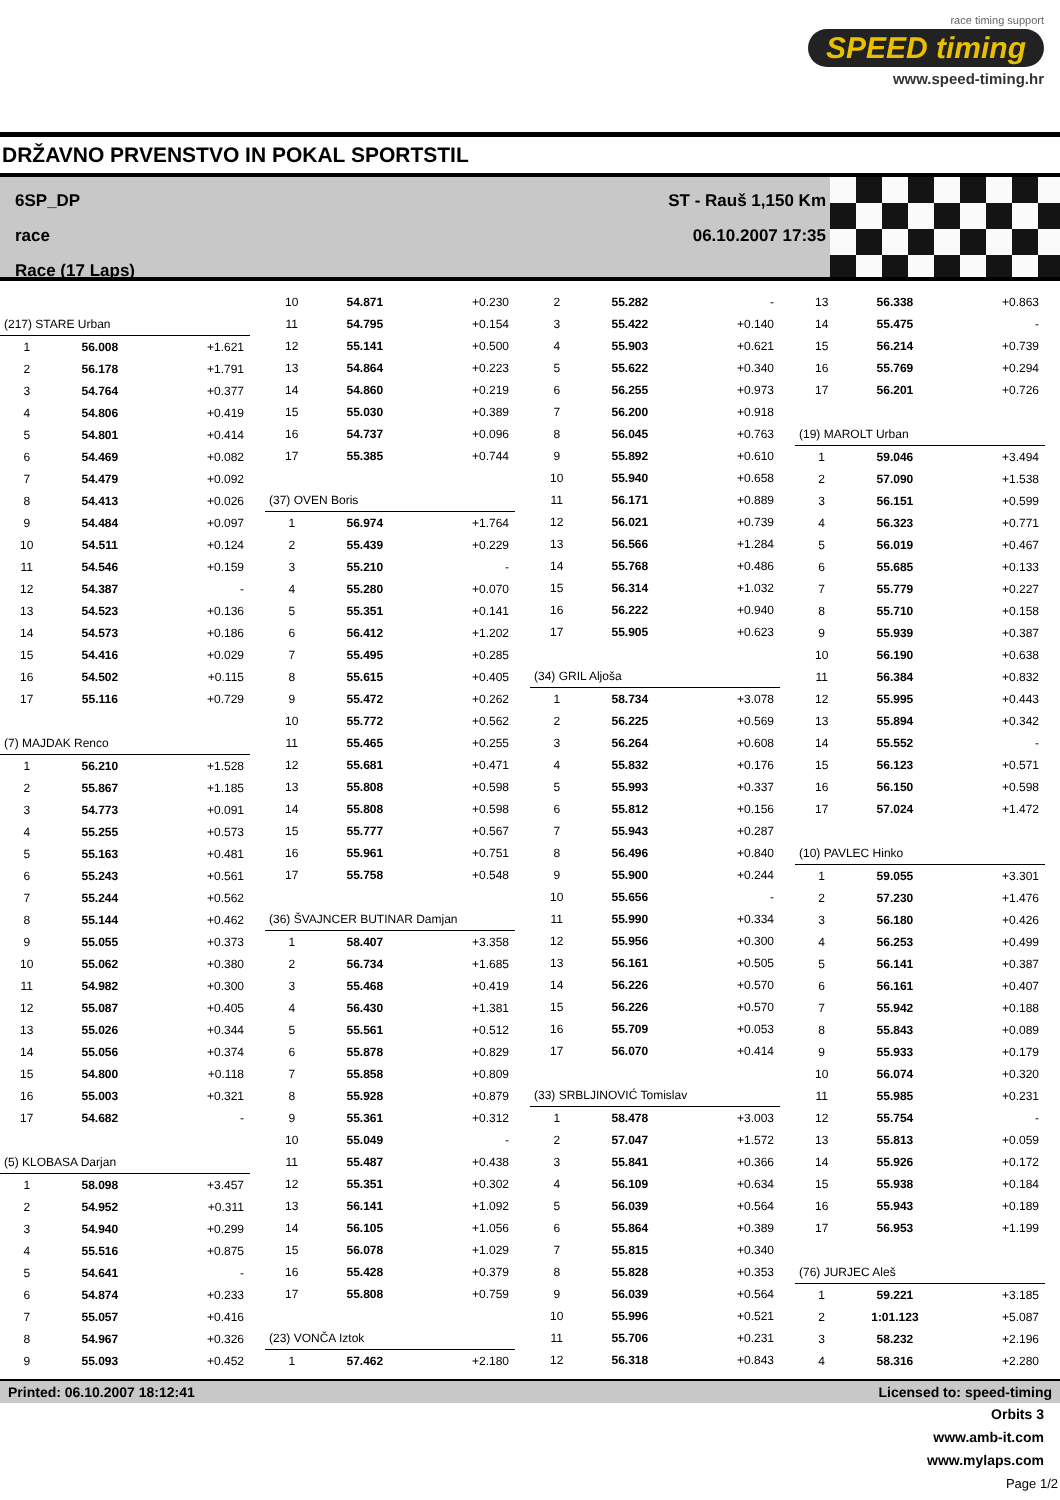race timing support
SPEED timing
www.speed-timing.hr
DRŽAVNO PRVENSTVO IN POKAL SPORTSTIL
6SP_DP
race
Race (17 Laps)
ST - Rauš 1,150 Km
06.10.2007 17:35
| (217) STARE Urban | | |
| 1 | 56.008 | +1.621 |
| 2 | 56.178 | +1.791 |
| 3 | 54.764 | +0.377 |
| 4 | 54.806 | +0.419 |
| 5 | 54.801 | +0.414 |
| 6 | 54.469 | +0.082 |
| 7 | 54.479 | +0.092 |
| 8 | 54.413 | +0.026 |
| 9 | 54.484 | +0.097 |
| 10 | 54.511 | +0.124 |
| 11 | 54.546 | +0.159 |
| 12 | 54.387 | - |
| 13 | 54.523 | +0.136 |
| 14 | 54.573 | +0.186 |
| 15 | 54.416 | +0.029 |
| 16 | 54.502 | +0.115 |
| 17 | 55.116 | +0.729 |
| (7) MAJDAK Renco | | |
| 1 | 56.210 | +1.528 |
| 2 | 55.867 | +1.185 |
| 3 | 54.773 | +0.091 |
| 4 | 55.255 | +0.573 |
| 5 | 55.163 | +0.481 |
| 6 | 55.243 | +0.561 |
| 7 | 55.244 | +0.562 |
| 8 | 55.144 | +0.462 |
| 9 | 55.055 | +0.373 |
| 10 | 55.062 | +0.380 |
| 11 | 54.982 | +0.300 |
| 12 | 55.087 | +0.405 |
| 13 | 55.026 | +0.344 |
| 14 | 55.056 | +0.374 |
| 15 | 54.800 | +0.118 |
| 16 | 55.003 | +0.321 |
| 17 | 54.682 | - |
| (5) KLOBASA Darjan | | |
| 1 | 58.098 | +3.457 |
| 2 | 54.952 | +0.311 |
| 3 | 54.940 | +0.299 |
| 4 | 55.516 | +0.875 |
| 5 | 54.641 | - |
| 6 | 54.874 | +0.233 |
| 7 | 55.057 | +0.416 |
| 8 | 54.967 | +0.326 |
| 9 | 55.093 | +0.452 |
| 10 | 54.871 | +0.230 |
| 11 | 54.795 | +0.154 |
| 12 | 55.141 | +0.500 |
| 13 | 54.864 | +0.223 |
| 14 | 54.860 | +0.219 |
| 15 | 55.030 | +0.389 |
| 16 | 54.737 | +0.096 |
| 17 | 55.385 | +0.744 |
| (37) OVEN Boris | | |
| 1 | 56.974 | +1.764 |
| 2 | 55.439 | +0.229 |
| 3 | 55.210 | - |
| 4 | 55.280 | +0.070 |
| 5 | 55.351 | +0.141 |
| 6 | 56.412 | +1.202 |
| 7 | 55.495 | +0.285 |
| 8 | 55.615 | +0.405 |
| 9 | 55.472 | +0.262 |
| 10 | 55.772 | +0.562 |
| 11 | 55.465 | +0.255 |
| 12 | 55.681 | +0.471 |
| 13 | 55.808 | +0.598 |
| 14 | 55.808 | +0.598 |
| 15 | 55.777 | +0.567 |
| 16 | 55.961 | +0.751 |
| 17 | 55.758 | +0.548 |
| (36) ŠVAJNCER BUTINAR Damjan | | |
| 1 | 58.407 | +3.358 |
| 2 | 56.734 | +1.685 |
| 3 | 55.468 | +0.419 |
| 4 | 56.430 | +1.381 |
| 5 | 55.561 | +0.512 |
| 6 | 55.878 | +0.829 |
| 7 | 55.858 | +0.809 |
| 8 | 55.928 | +0.879 |
| 9 | 55.361 | +0.312 |
| 10 | 55.049 | - |
| 11 | 55.487 | +0.438 |
| 12 | 55.351 | +0.302 |
| 13 | 56.141 | +1.092 |
| 14 | 56.105 | +1.056 |
| 15 | 56.078 | +1.029 |
| 16 | 55.428 | +0.379 |
| 17 | 55.808 | +0.759 |
| (23) VONČA Iztok | | |
| 1 | 57.462 | +2.180 |
| 2 | 55.282 | - |
| 3 | 55.422 | +0.140 |
| 4 | 55.903 | +0.621 |
| 5 | 55.622 | +0.340 |
| 6 | 56.255 | +0.973 |
| 7 | 56.200 | +0.918 |
| 8 | 56.045 | +0.763 |
| 9 | 55.892 | +0.610 |
| 10 | 55.940 | +0.658 |
| 11 | 56.171 | +0.889 |
| 12 | 56.021 | +0.739 |
| 13 | 56.566 | +1.284 |
| 14 | 55.768 | +0.486 |
| 15 | 56.314 | +1.032 |
| 16 | 56.222 | +0.940 |
| 17 | 55.905 | +0.623 |
| (34) GRIL Aljoša | | |
| 1 | 58.734 | +3.078 |
| 2 | 56.225 | +0.569 |
| 3 | 56.264 | +0.608 |
| 4 | 55.832 | +0.176 |
| 5 | 55.993 | +0.337 |
| 6 | 55.812 | +0.156 |
| 7 | 55.943 | +0.287 |
| 8 | 56.496 | +0.840 |
| 9 | 55.900 | +0.244 |
| 10 | 55.656 | - |
| 11 | 55.990 | +0.334 |
| 12 | 55.956 | +0.300 |
| 13 | 56.161 | +0.505 |
| 14 | 56.226 | +0.570 |
| 15 | 56.226 | +0.570 |
| 16 | 55.709 | +0.053 |
| 17 | 56.070 | +0.414 |
| (33) SRBLJINOVIĆ Tomislav | | |
| 1 | 58.478 | +3.003 |
| 2 | 57.047 | +1.572 |
| 3 | 55.841 | +0.366 |
| 4 | 56.109 | +0.634 |
| 5 | 56.039 | +0.564 |
| 6 | 55.864 | +0.389 |
| 7 | 55.815 | +0.340 |
| 8 | 55.828 | +0.353 |
| 9 | 56.039 | +0.564 |
| 10 | 55.996 | +0.521 |
| 11 | 55.706 | +0.231 |
| 12 | 56.318 | +0.843 |
| 13 | 56.338 | +0.863 |
| 14 | 55.475 | - |
| 15 | 56.214 | +0.739 |
| 16 | 55.769 | +0.294 |
| 17 | 56.201 | +0.726 |
| (19) MAROLT Urban | | |
| 1 | 59.046 | +3.494 |
| 2 | 57.090 | +1.538 |
| 3 | 56.151 | +0.599 |
| 4 | 56.323 | +0.771 |
| 5 | 56.019 | +0.467 |
| 6 | 55.685 | +0.133 |
| 7 | 55.779 | +0.227 |
| 8 | 55.710 | +0.158 |
| 9 | 55.939 | +0.387 |
| 10 | 56.190 | +0.638 |
| 11 | 56.384 | +0.832 |
| 12 | 55.995 | +0.443 |
| 13 | 55.894 | +0.342 |
| 14 | 55.552 | - |
| 15 | 56.123 | +0.571 |
| 16 | 56.150 | +0.598 |
| 17 | 57.024 | +1.472 |
| (10) PAVLEC Hinko | | |
| 1 | 59.055 | +3.301 |
| 2 | 57.230 | +1.476 |
| 3 | 56.180 | +0.426 |
| 4 | 56.253 | +0.499 |
| 5 | 56.141 | +0.387 |
| 6 | 56.161 | +0.407 |
| 7 | 55.942 | +0.188 |
| 8 | 55.843 | +0.089 |
| 9 | 55.933 | +0.179 |
| 10 | 56.074 | +0.320 |
| 11 | 55.985 | +0.231 |
| 12 | 55.754 | - |
| 13 | 55.813 | +0.059 |
| 14 | 55.926 | +0.172 |
| 15 | 55.938 | +0.184 |
| 16 | 55.943 | +0.189 |
| 17 | 56.953 | +1.199 |
| (76) JURJEC Aleš | | |
| 1 | 59.221 | +3.185 |
| 2 | 1:01.123 | +5.087 |
| 3 | 58.232 | +2.196 |
| 4 | 58.316 | +2.280 |
Printed: 06.10.2007 18:12:41 Licensed to: speed-timing
Orbits 3
www.amb-it.com
www.mylaps.com
Page 1/2